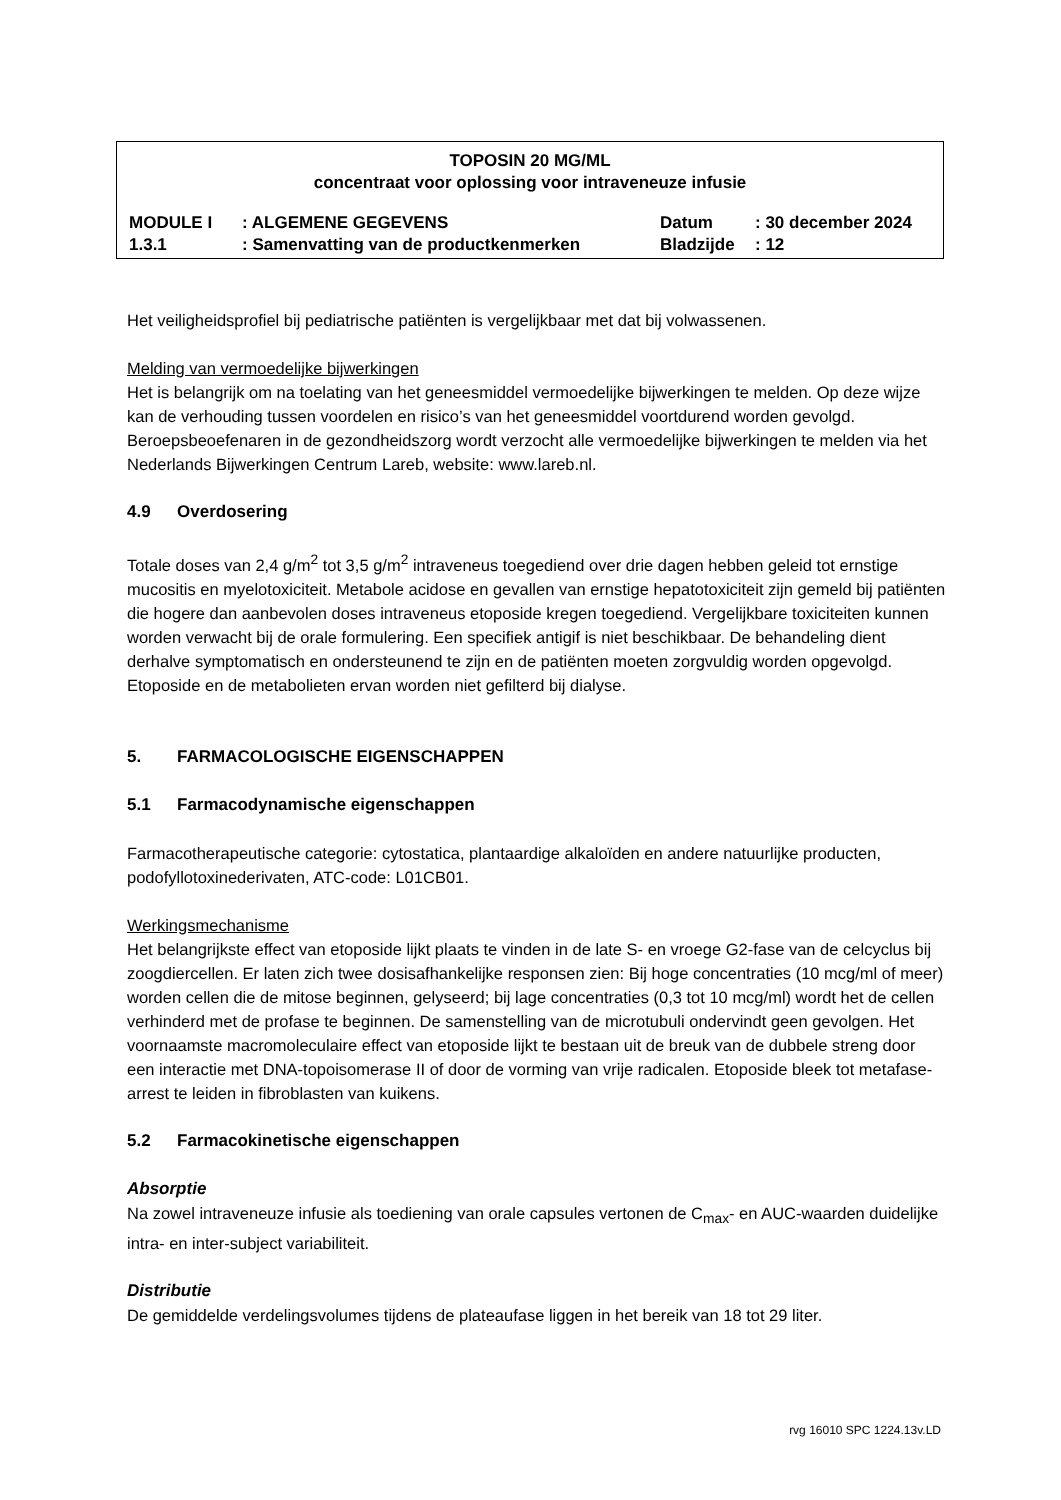TOPOSIN 20 MG/ML
concentraat voor oplossing voor intraveneuze infusie
| MODULE I | : ALGEMENE GEGEVENS | Datum | : 30 december 2024 |
| 1.3.1 | : Samenvatting van de productkenmerken | Bladzijde | : 12 |
Het veiligheidsprofiel bij pediatrische patiënten is vergelijkbaar met dat bij volwassenen.
Melding van vermoedelijke bijwerkingen
Het is belangrijk om na toelating van het geneesmiddel vermoedelijke bijwerkingen te melden. Op deze wijze kan de verhouding tussen voordelen en risico’s van het geneesmiddel voortdurend worden gevolgd. Beroepsbeoefenaren in de gezondheidszorg wordt verzocht alle vermoedelijke bijwerkingen te melden via het Nederlands Bijwerkingen Centrum Lareb, website: www.lareb.nl.
4.9 Overdosering
Totale doses van 2,4 g/m<sup>2</sup> tot 3,5 g/m<sup>2</sup> intraveneus toegediend over drie dagen hebben geleid tot ernstige mucositis en myelotoxiciteit. Metabole acidose en gevallen van ernstige hepatotoxiciteit zijn gemeld bij patiënten die hogere dan aanbevolen doses intraveneus etoposide kregen toegediend. Vergelijkbare toxiciteiten kunnen worden verwacht bij de orale formulering. Een specifiek antigif is niet beschikbaar. De behandeling dient derhalve symptomatisch en ondersteunend te zijn en de patiënten moeten zorgvuldig worden opgevolgd. Etoposide en de metabolieten ervan worden niet gefilterd bij dialyse.
5. FARMACOLOGISCHE EIGENSCHAPPEN
5.1 Farmacodynamische eigenschappen
Farmacotherapeutische categorie: cytostatica, plantaardige alkaloïden en andere natuurlijke producten, podofyllotoxinederivaten, ATC-code: L01CB01.
Werkingsmechanisme
Het belangrijkste effect van etoposide lijkt plaats te vinden in de late S- en vroege G2-fase van de celcyclus bij zoogdiercellen. Er laten zich twee dosisafhankelijke responsen zien: Bij hoge concentraties (10 mcg/ml of meer) worden cellen die de mitose beginnen, gelyseerd; bij lage concentraties (0,3 tot 10 mcg/ml) wordt het de cellen verhinderd met de profase te beginnen. De samenstelling van de microtubuli ondervindt geen gevolgen. Het voornaamste macromoleculaire effect van etoposide lijkt te bestaan uit de breuk van de dubbele streng door een interactie met DNA-topoisomerase II of door de vorming van vrije radicalen. Etoposide bleek tot metafase-arrest te leiden in fibroblasten van kuikens.
5.2 Farmacokinetische eigenschappen
Absorptie
Na zowel intraveneuze infusie als toediening van orale capsules vertonen de C<sub>max</sub>- en AUC-waarden duidelijke intra- en inter-subject variabiliteit.
Distributie
De gemiddelde verdelingsvolumes tijdens de plateaufase liggen in het bereik van 18 tot 29 liter.
rvg 16010 SPC 1224.13v.LD